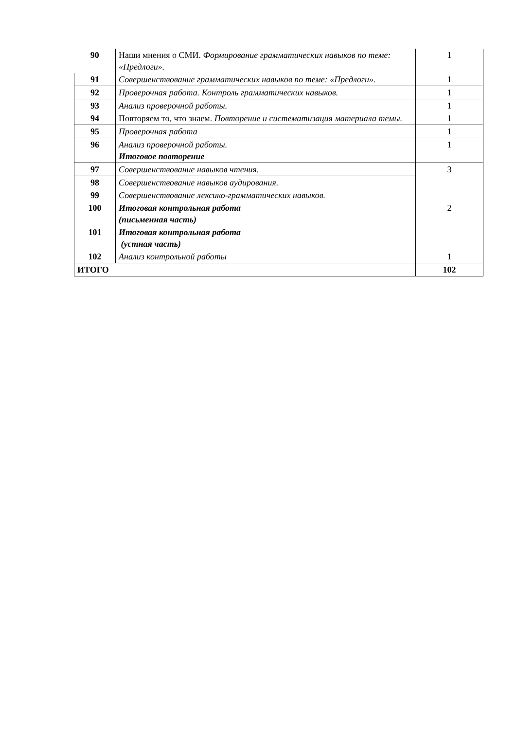| 90 | Наши мнения о СМИ. Формирование грамматических навыков по теме: «Предлоги». | 1 |
| 91 | Совершенствование грамматических навыков по теме: «Предлоги». | 1 |
| 92 | Проверочная работа. Контроль грамматических навыков. | 1 |
| 93 | Анализ проверочной работы. | 1 |
| 94 | Повторяем то, что знаем. Повторение и систематизация материала темы. | 1 |
| 95 | Проверочная работа | 1 |
| 96 | Анализ проверочной работы. Итоговое повторение | 1 |
| 97 | Совершенствование навыков чтения. | 3 |
| 98 | Совершенствование навыков аудирования. | |
| 99 | Совершенствование лексико-грамматических навыков. | |
| 100 | Итоговая контрольная работа (письменная часть) | 2 |
| 101 | Итоговая контрольная работа (устная часть) | |
| 102 | Анализ контрольной работы | 1 |
| ИТОГО | | 102 |